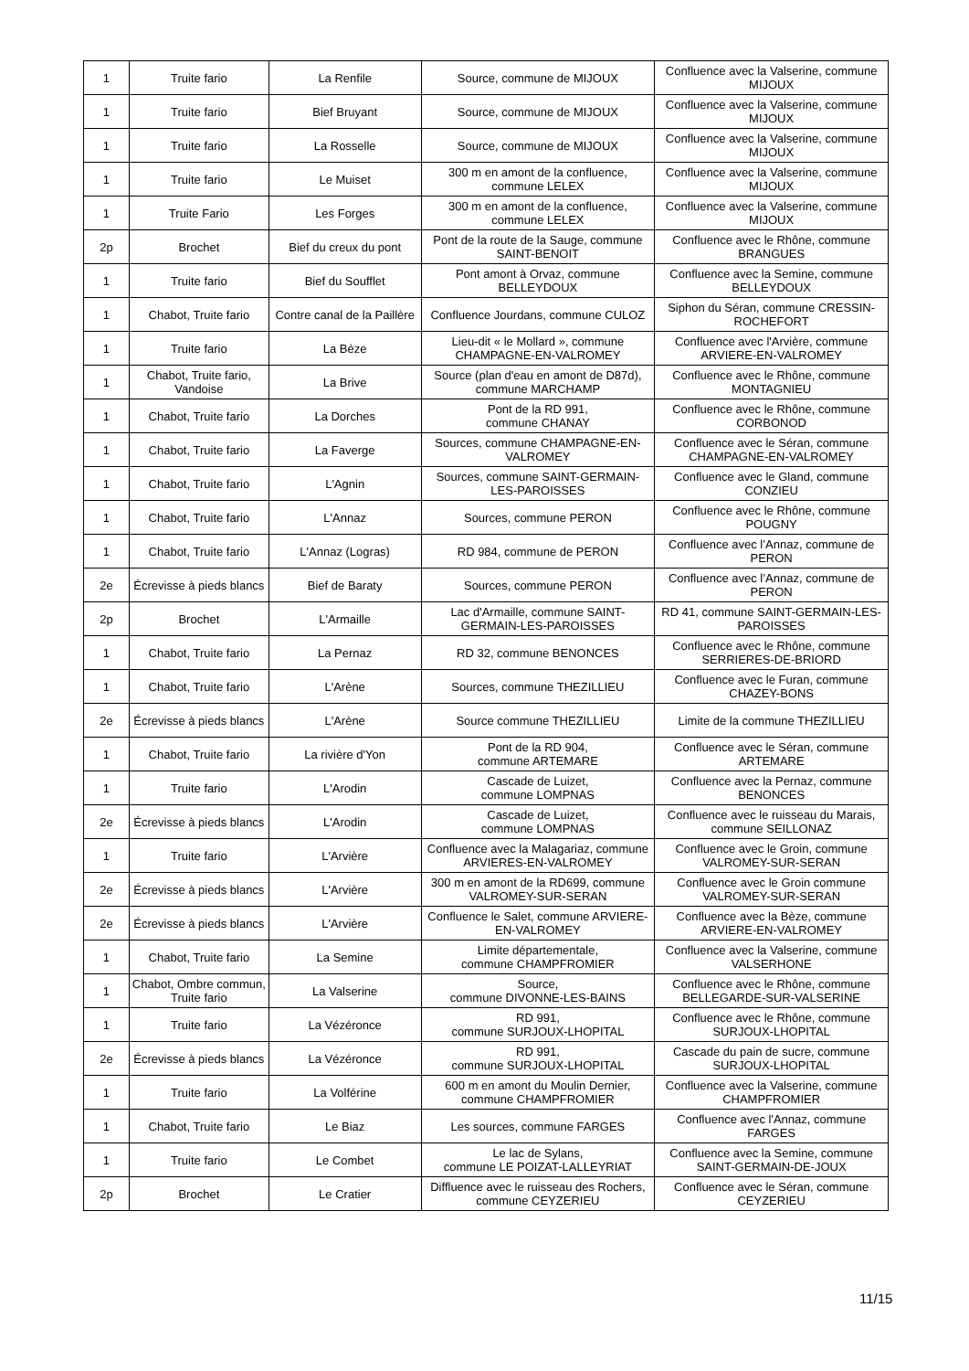| 1 | Truite fario | La Renfile | Source, commune de MIJOUX | Confluence avec la Valserine, commune MIJOUX |
| 1 | Truite fario | Bief Bruyant | Source, commune de MIJOUX | Confluence avec la Valserine, commune MIJOUX |
| 1 | Truite fario | La Rosselle | Source, commune de MIJOUX | Confluence avec la Valserine, commune MIJOUX |
| 1 | Truite fario | Le Muiset | 300 m en amont de la confluence, commune LELEX | Confluence avec la Valserine, commune MIJOUX |
| 1 | Truite Fario | Les Forges | 300 m en amont de la confluence, commune LELEX | Confluence avec la Valserine, commune MIJOUX |
| 2p | Brochet | Bief du creux du pont | Pont de la route de la Sauge, commune SAINT-BENOIT | Confluence avec le Rhône, commune BRANGUES |
| 1 | Truite fario | Bief du Soufflet | Pont amont à Orvaz, commune BELLEYDOUX | Confluence avec la Semine, commune BELLEYDOUX |
| 1 | Chabot, Truite fario | Contre canal de la Paillère | Confluence Jourdans, commune CULOZ | Siphon du Séran, commune CRESSIN-ROCHEFORT |
| 1 | Truite fario | La Bèze | Lieu-dit « le Mollard », commune CHAMPAGNE-EN-VALROMEY | Confluence avec l'Arvière, commune ARVIERE-EN-VALROMEY |
| 1 | Chabot, Truite fario, Vandoise | La Brive | Source (plan d'eau en amont de D87d), commune MARCHAMP | Confluence avec le Rhône, commune MONTAGNIEU |
| 1 | Chabot, Truite fario | La Dorches | Pont de la RD 991, commune CHANAY | Confluence avec le Rhône, commune CORBONOD |
| 1 | Chabot, Truite fario | La Faverge | Sources, commune CHAMPAGNE-EN-VALROMEY | Confluence avec le Séran, commune CHAMPAGNE-EN-VALROMEY |
| 1 | Chabot, Truite fario | L'Agnin | Sources, commune SAINT-GERMAIN-LES-PAROISSES | Confluence avec le Gland, commune CONZIEU |
| 1 | Chabot, Truite fario | L'Annaz | Sources, commune PERON | Confluence avec le Rhône, commune POUGNY |
| 1 | Chabot, Truite fario | L'Annaz (Logras) | RD 984, commune de PERON | Confluence avec l’Annaz, commune de PERON |
| 2e | Écrevisse à pieds blancs | Bief de Baraty | Sources, commune PERON | Confluence avec l’Annaz, commune de PERON |
| 2p | Brochet | L'Armaille | Lac d'Armaille, commune SAINT-GERMAIN-LES-PAROISSES | RD 41, commune SAINT-GERMAIN-LES-PAROISSES |
| 1 | Chabot, Truite fario | La Pernaz | RD 32, commune BENONCES | Confluence avec le Rhône, commune SERRIERES-DE-BRIORD |
| 1 | Chabot, Truite fario | L'Arène | Sources, commune THEZILLIEU | Confluence avec le Furan, commune CHAZEY-BONS |
| 2e | Écrevisse à pieds blancs | L'Arène | Source commune THEZILLIEU | Limite de la commune THEZILLIEU |
| 1 | Chabot, Truite fario | La rivière d'Yon | Pont de la RD 904, commune ARTEMARE | Confluence avec le Séran, commune ARTEMARE |
| 1 | Truite fario | L'Arodin | Cascade de Luizet, commune LOMPNAS | Confluence avec la Pernaz, commune BENONCES |
| 2e | Écrevisse à pieds blancs | L'Arodin | Cascade de Luizet, commune LOMPNAS | Confluence avec le ruisseau du Marais, commune SEILLONAZ |
| 1 | Truite fario | L'Arvière | Confluence avec la Malagariaz, commune ARVIERES-EN-VALROMEY | Confluence avec le Groin, commune VALROMEY-SUR-SERAN |
| 2e | Écrevisse à pieds blancs | L'Arvière | 300 m en amont de la RD699, commune VALROMEY-SUR-SERAN | Confluence avec le Groin commune VALROMEY-SUR-SERAN |
| 2e | Écrevisse à pieds blancs | L'Arvière | Confluence le Salet, commune ARVIERE-EN-VALROMEY | Confluence avec la Bèze, commune ARVIERE-EN-VALROMEY |
| 1 | Chabot, Truite fario | La Semine | Limite départementale, commune CHAMPFROMIER | Confluence avec la Valserine, commune VALSERHONE |
| 1 | Chabot, Ombre commun, Truite fario | La Valserine | Source, commune DIVONNE-LES-BAINS | Confluence avec le Rhône, commune BELLEGARDE-SUR-VALSERINE |
| 1 | Truite fario | La Vézéronce | RD 991, commune SURJOUX-LHOPITAL | Confluence avec le Rhône, commune SURJOUX-LHOPITAL |
| 2e | Écrevisse à pieds blancs | La Vézéronce | RD 991, commune SURJOUX-LHOPITAL | Cascade du pain de sucre, commune SURJOUX-LHOPITAL |
| 1 | Truite fario | La Volférine | 600 m en amont du Moulin Dernier, commune CHAMPFROMIER | Confluence avec la Valserine, commune CHAMPFROMIER |
| 1 | Chabot, Truite fario | Le Biaz | Les sources, commune FARGES | Confluence avec l'Annaz, commune FARGES |
| 1 | Truite fario | Le Combet | Le lac de Sylans, commune LE POIZAT-LALLEYRIAT | Confluence avec la Semine, commune SAINT-GERMAIN-DE-JOUX |
| 2p | Brochet | Le Cratier | Diffluence avec le ruisseau des Rochers, commune CEYZERIEU | Confluence avec le Séran, commune CEYZERIEU |
11/15